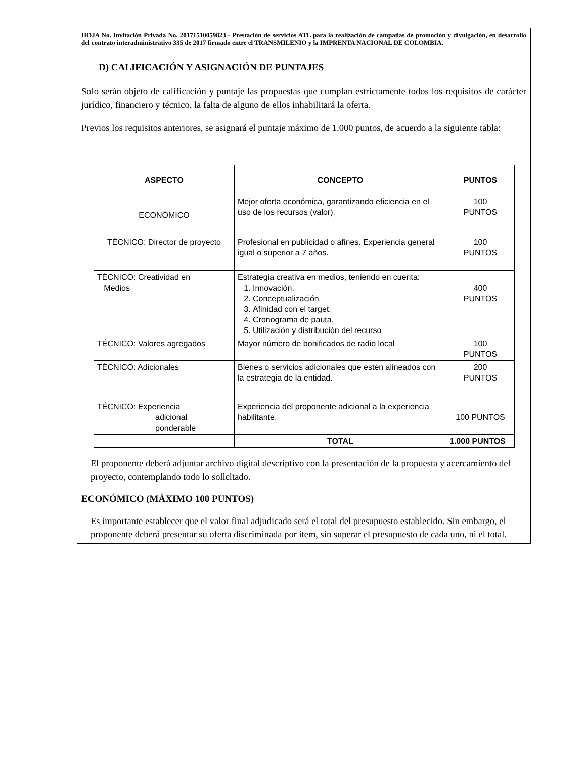HOJA No. Invitación Privada No. 20171510059823 - Prestación de servicios ATL para la realización de campañas de promoción y divulgación, en desarrollo del contrato interadministrativo 335 de 2017 firmado entre el TRANSMILENIO y la IMPRENTA NACIONAL DE COLOMBIA.
D) CALIFICACIÓN Y ASIGNACIÓN DE PUNTAJES
Solo serán objeto de calificación y puntaje las propuestas que cumplan estrictamente todos los requisitos de carácter jurídico, financiero y técnico, la falta de alguno de ellos inhabilitará la oferta.
Previos los requisitos anteriores, se asignará el puntaje máximo de 1.000 puntos, de acuerdo a la siguiente tabla:
| ASPECTO | CONCEPTO | PUNTOS |
| --- | --- | --- |
| ECONÓMICO | Mejor oferta económica, garantizando eficiencia en el uso de los recursos (valor). | 100 PUNTOS |
| TÉCNICO: Director de proyecto | Profesional en publicidad o afines. Experiencia general igual o superior a 7 años. | 100 PUNTOS |
| TÉCNICO: Creatividad en Medios | Estrategia creativa en medios, teniendo en cuenta: 1. Innovación. 2. Conceptualización 3. Afinidad con el target. 4. Cronograma de pauta. 5. Utilización y distribución del recurso | 400 PUNTOS |
| TÉCNICO: Valores agregados | Mayor número de bonificados de radio local | 100 PUNTOS |
| TÉCNICO: Adicionales | Bienes o servicios adicionales que estén alineados con la estrategia de la entidad. | 200 PUNTOS |
| TÉCNICO: Experiencia adicional ponderable | Experiencia del proponente adicional a la experiencia habilitante. | 100 PUNTOS |
| | TOTAL | 1.000 PUNTOS |
El proponente deberá adjuntar archivo digital descriptivo con la presentación de la propuesta y acercamiento del proyecto, contemplando todo lo solicitado.
ECONÓMICO (MÁXIMO 100 PUNTOS)
Es importante establecer que el valor final adjudicado será el total del presupuesto establecido. Sin embargo, el proponente deberá presentar su oferta discriminada por item, sin superar el presupuesto de cada uno, ni el total.